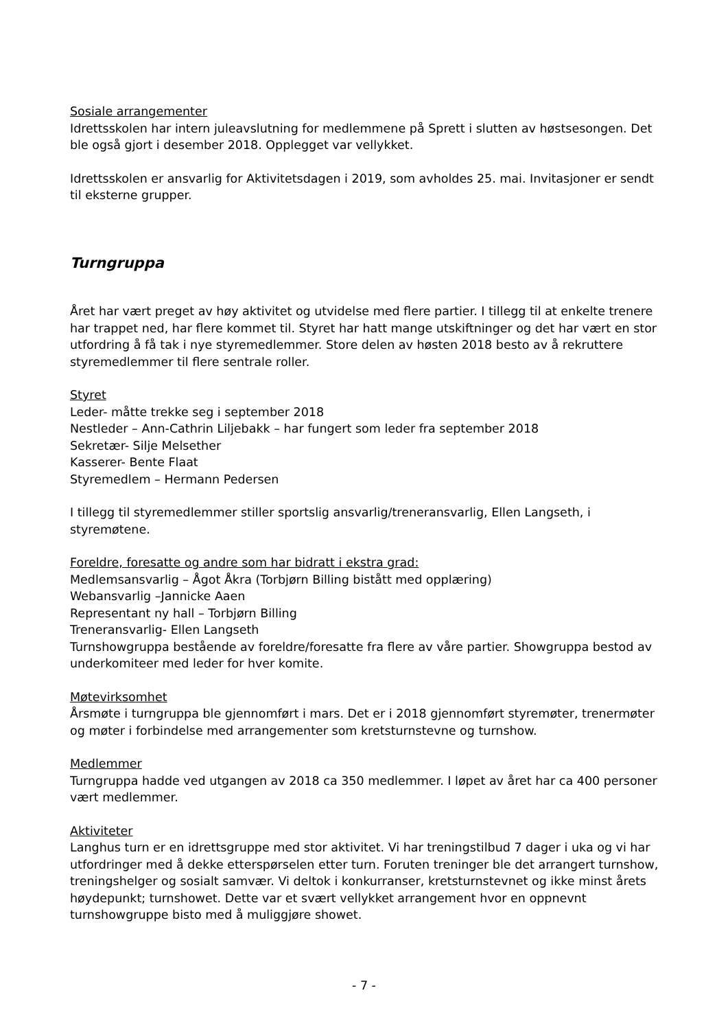Sosiale arrangementer
Idrettsskolen har intern juleavslutning for medlemmene på Sprett i slutten av høstsesongen. Det ble også gjort i desember 2018. Opplegget var vellykket.
Idrettsskolen er ansvarlig for Aktivitetsdagen i 2019, som avholdes 25. mai. Invitasjoner er sendt til eksterne grupper.
Turngruppa
Året har vært preget av høy aktivitet og utvidelse med flere partier. I tillegg til at enkelte trenere har trappet ned, har flere kommet til. Styret har hatt mange utskiftninger og det har vært en stor utfordring å få tak i nye styremedlemmer. Store delen av høsten 2018 besto av å rekruttere styremedlemmer til flere sentrale roller.
Styret
Leder- måtte trekke seg i september 2018
Nestleder – Ann-Cathrin Liljebakk – har fungert som leder fra september 2018
Sekretær- Silje Melsether
Kasserer- Bente Flaat
Styremedlem – Hermann Pedersen
I tillegg til styremedlemmer stiller sportslig ansvarlig/treneransvarlig, Ellen Langseth, i styremøtene.
Foreldre, foresatte og andre som har bidratt i ekstra grad:
Medlemsansvarlig – Ågot Åkra (Torbjørn Billing bistått med opplæring)
Webansvarlig –Jannicke Aaen
Representant ny hall – Torbjørn Billing
Treneransvarlig- Ellen Langseth
Turnshowgruppa bestående av foreldre/foresatte fra flere av våre partier. Showgruppa bestod av underkomiteer med leder for hver komite.
Møtevirksomhet
Årsmøte i turngruppa ble gjennomført i mars. Det er i 2018 gjennomført styremøter, trenermøter og møter i forbindelse med arrangementer som kretsturnstevne og turnshow.
Medlemmer
Turngruppa hadde ved utgangen av 2018 ca 350 medlemmer. I løpet av året har ca 400 personer vært medlemmer.
Aktiviteter
Langhus turn er en idrettsgruppe med stor aktivitet. Vi har treningstilbud 7 dager i uka og vi har utfordringer med å dekke etterspørselen etter turn. Foruten treninger ble det arrangert turnshow, treningshelger og sosialt samvær. Vi deltok i konkurranser, kretsturnstevnet og ikke minst årets høydepunkt; turnshowet. Dette var et svært vellykket arrangement hvor en oppnevnt turnshowgruppe bisto med å muliggjøre showet.
- 7 -